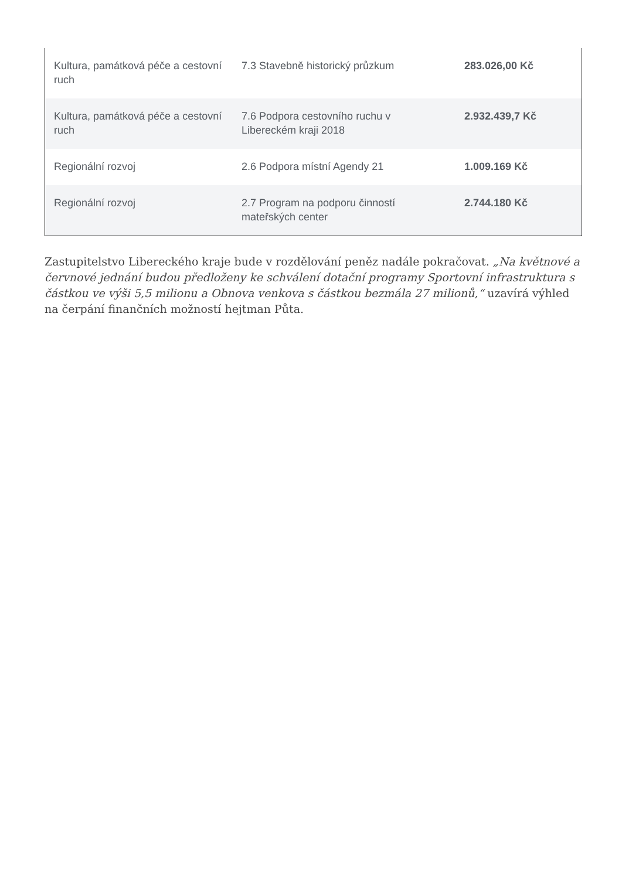| Kultura, památková péče a cestovní ruch | 7.3 Stavebně historický průzkum | 283.026,00 Kč |
| Kultura, památková péče a cestovní ruch | 7.6 Podpora cestovního ruchu v Libereckém kraji 2018 | 2.932.439,7 Kč |
| Regionální rozvoj | 2.6 Podpora místní Agendy 21 | 1.009.169 Kč |
| Regionální rozvoj | 2.7 Program na podporu činností mateřských center | 2.744.180 Kč |
Zastupitelstvo Libereckého kraje bude v rozdělování peněz nadále pokračovat. „Na květnové a červnové jednání budou předloženy ke schválení dotační programy Sportovní infrastruktura s částkou ve výši 5,5 milionu a Obnova venkova s částkou bezmála 27 milionů,“ uzavírá výhled na čerpání finančních možností hejtman Půta.